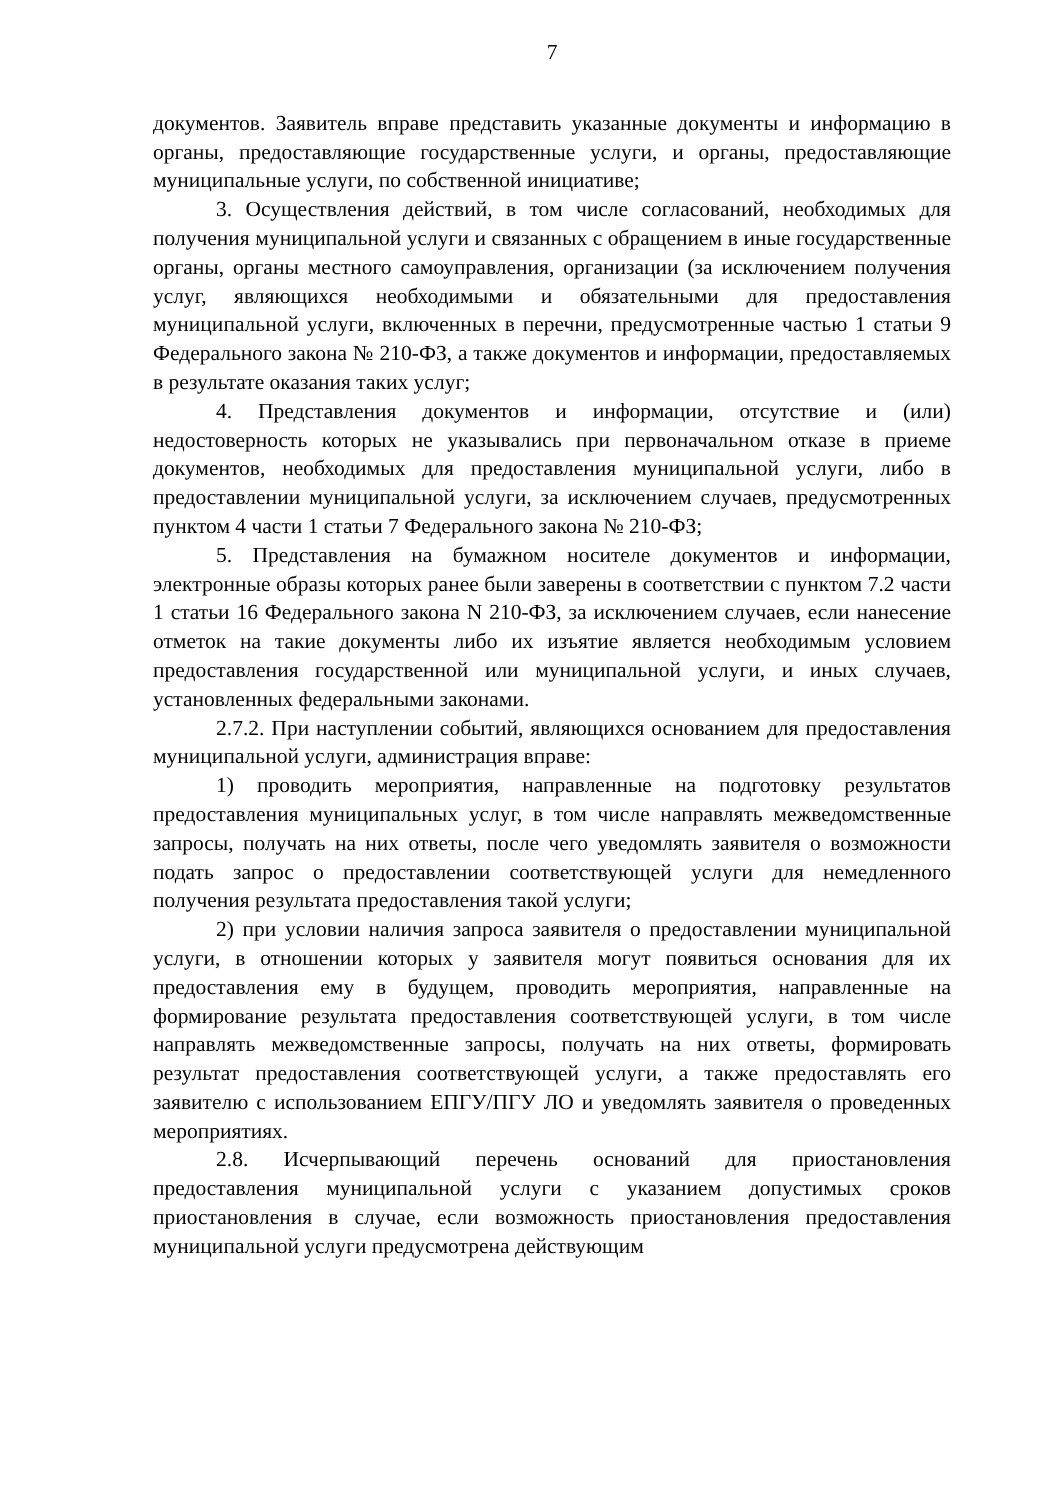7
документов. Заявитель вправе представить указанные документы и информацию в органы, предоставляющие государственные услуги, и органы, предоставляющие муниципальные услуги, по собственной инициативе;
3. Осуществления действий, в том числе согласований, необходимых для получения муниципальной услуги и связанных с обращением в иные государственные органы, органы местного самоуправления, организации (за исключением получения услуг, являющихся необходимыми и обязательными для предоставления муниципальной услуги, включенных в перечни, предусмотренные частью 1 статьи 9 Федерального закона № 210-ФЗ, а также документов и информации, предоставляемых в результате оказания таких услуг;
4. Представления документов и информации, отсутствие и (или) недостоверность которых не указывались при первоначальном отказе в приеме документов, необходимых для предоставления муниципальной услуги, либо в предоставлении муниципальной услуги, за исключением случаев, предусмотренных пунктом 4 части 1 статьи 7 Федерального закона № 210-ФЗ;
5. Представления на бумажном носителе документов и информации, электронные образы которых ранее были заверены в соответствии с пунктом 7.2 части 1 статьи 16 Федерального закона N 210-ФЗ, за исключением случаев, если нанесение отметок на такие документы либо их изъятие является необходимым условием предоставления государственной или муниципальной услуги, и иных случаев, установленных федеральными законами.
2.7.2. При наступлении событий, являющихся основанием для предоставления муниципальной услуги, администрация вправе:
1) проводить мероприятия, направленные на подготовку результатов предоставления муниципальных услуг, в том числе направлять межведомственные запросы, получать на них ответы, после чего уведомлять заявителя о возможности подать запрос о предоставлении соответствующей услуги для немедленного получения результата предоставления такой услуги;
2) при условии наличия запроса заявителя о предоставлении муниципальной услуги, в отношении которых у заявителя могут появиться основания для их предоставления ему в будущем, проводить мероприятия, направленные на формирование результата предоставления соответствующей услуги, в том числе направлять межведомственные запросы, получать на них ответы, формировать результат предоставления соответствующей услуги, а также предоставлять его заявителю с использованием ЕПГУ/ПГУ ЛО и уведомлять заявителя о проведенных мероприятиях.
2.8. Исчерпывающий перечень оснований для приостановления предоставления муниципальной услуги с указанием допустимых сроков приостановления в случае, если возможность приостановления предоставления муниципальной услуги предусмотрена действующим